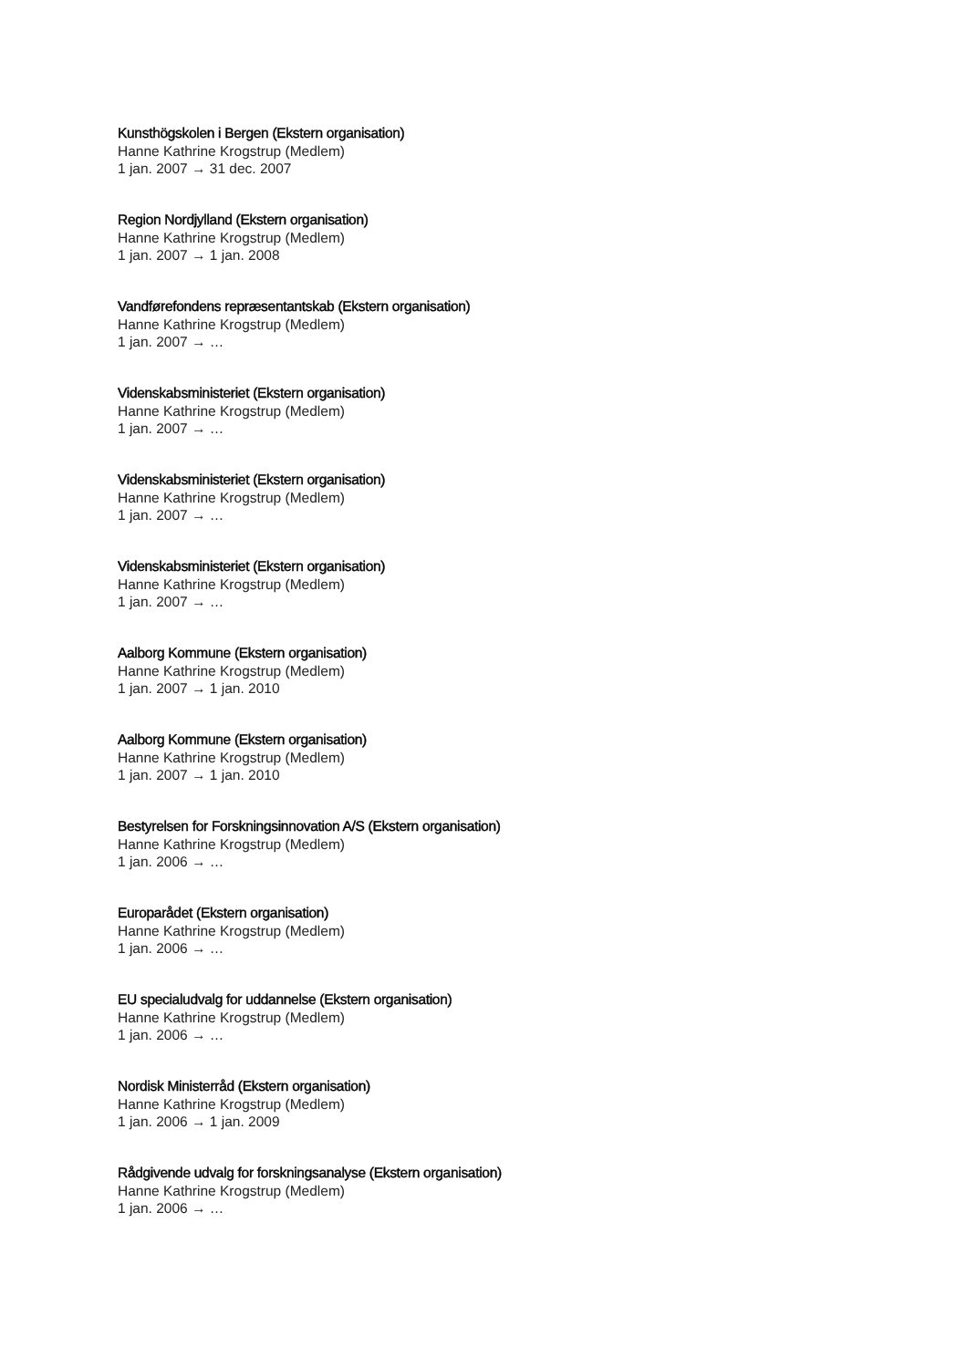Kunsthögskolen i Bergen (Ekstern organisation)
Hanne Kathrine Krogstrup (Medlem)
1 jan. 2007 → 31 dec. 2007
Region Nordjylland (Ekstern organisation)
Hanne Kathrine Krogstrup (Medlem)
1 jan. 2007 → 1 jan. 2008
Vandførefondens repræsentantskab (Ekstern organisation)
Hanne Kathrine Krogstrup (Medlem)
1 jan. 2007 → …
Videnskabsministeriet (Ekstern organisation)
Hanne Kathrine Krogstrup (Medlem)
1 jan. 2007 → …
Videnskabsministeriet (Ekstern organisation)
Hanne Kathrine Krogstrup (Medlem)
1 jan. 2007 → …
Videnskabsministeriet (Ekstern organisation)
Hanne Kathrine Krogstrup (Medlem)
1 jan. 2007 → …
Aalborg Kommune (Ekstern organisation)
Hanne Kathrine Krogstrup (Medlem)
1 jan. 2007 → 1 jan. 2010
Aalborg Kommune (Ekstern organisation)
Hanne Kathrine Krogstrup (Medlem)
1 jan. 2007 → 1 jan. 2010
Bestyrelsen for Forskningsinnovation A/S (Ekstern organisation)
Hanne Kathrine Krogstrup (Medlem)
1 jan. 2006 → …
Europarådet (Ekstern organisation)
Hanne Kathrine Krogstrup (Medlem)
1 jan. 2006 → …
EU specialudvalg for uddannelse (Ekstern organisation)
Hanne Kathrine Krogstrup (Medlem)
1 jan. 2006 → …
Nordisk Ministerråd (Ekstern organisation)
Hanne Kathrine Krogstrup (Medlem)
1 jan. 2006 → 1 jan. 2009
Rådgivende udvalg for forskningsanalyse (Ekstern organisation)
Hanne Kathrine Krogstrup (Medlem)
1 jan. 2006 → …